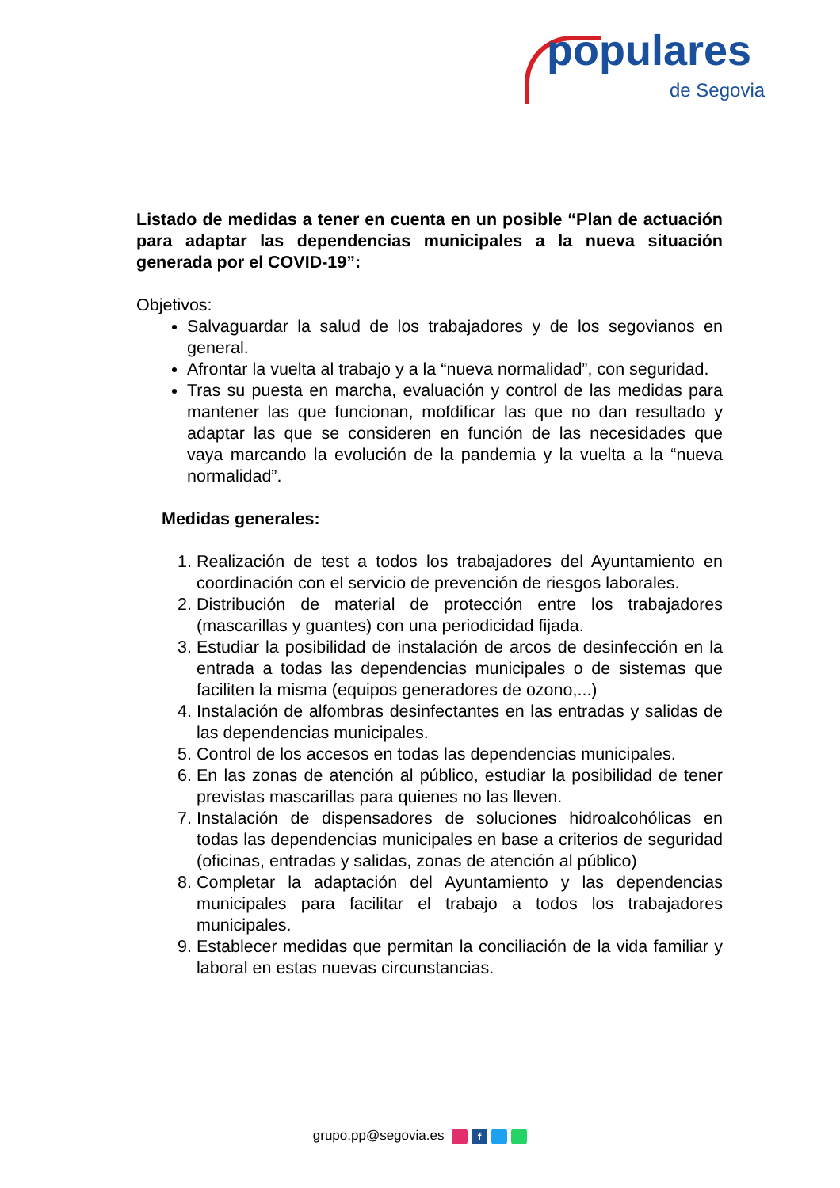populares de Segovia
Listado de medidas a tener en cuenta en un posible “Plan de actuación para adaptar las dependencias municipales a la nueva situación generada por el COVID-19”:
Objetivos:
Salvaguardar la salud de los trabajadores y de los segovianos en general.
Afrontar la vuelta al trabajo y a la “nueva normalidad”, con seguridad.
Tras su puesta en marcha, evaluación y control de las medidas para mantener las que funcionan, mofdificar las que no dan resultado y adaptar las que se consideren en función de las necesidades que vaya marcando la evolución de la pandemia y la vuelta a la “nueva normalidad”.
Medidas generales:
1. Realización de test a todos los trabajadores del Ayuntamiento en coordinación con el servicio de prevención de riesgos laborales.
2. Distribución de material de protección entre los trabajadores (mascarillas y guantes) con una periodicidad fijada.
3. Estudiar la posibilidad de instalación de arcos de desinfección en la entrada a todas las dependencias municipales o de sistemas que faciliten la misma (equipos generadores de ozono,...)
4. Instalación de alfombras desinfectantes en las entradas y salidas de las dependencias municipales.
5. Control de los accesos en todas las dependencias municipales.
6. En las zonas de atención al público, estudiar la posibilidad de tener previstas mascarillas para quienes no las lleven.
7. Instalación de dispensadores de soluciones hidroalcohólicas en todas las dependencias municipales en base a criterios de seguridad (oficinas, entradas y salidas, zonas de atención al público)
8. Completar la adaptación del Ayuntamiento y las dependencias municipales para facilitar el trabajo a todos los trabajadores municipales.
9. Establecer medidas que permitan la conciliación de la vida familiar y laboral en estas nuevas circunstancias.
grupo.pp@segovia.es f